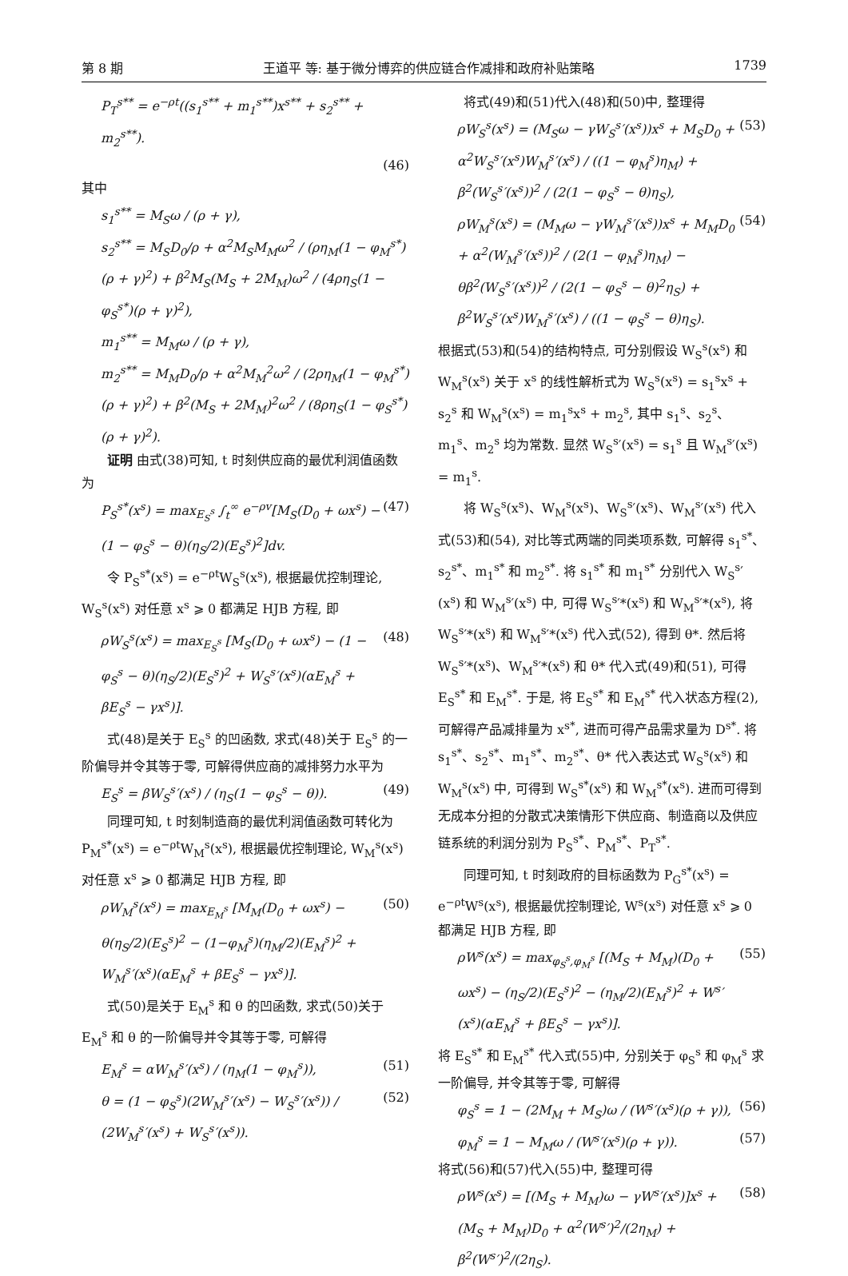第 8 期 王道平 等: 基于微分博弈的供应链合作减排和政府补贴策略 1739
P<sub>T</sub><sup>s**</sup> = e<sup>−ρt</sup>((s<sub>1</sub><sup>s**</sup> + m<sub>1</sub><sup>s**</sup>)x<sup>s**</sup> + s<sub>2</sub><sup>s**</sup> + m<sub>2</sub><sup>s**</sup>).
(46)
其中
s<sub>1</sub><sup>s**</sup> = M<sub>S</sub>ω / (ρ + γ),
s<sub>2</sub><sup>s**</sup> = M<sub>S</sub>D<sub>0</sub>/ρ + α<sup>2</sup>M<sub>S</sub>M<sub>M</sub>ω<sup>2</sup> / (ρη<sub>M</sub>(1 − φ<sub>M</sub><sup>s*</sup>)(ρ + γ)<sup>2</sup>) + β<sup>2</sup>M<sub>S</sub>(M<sub>S</sub> + 2M<sub>M</sub>)ω<sup>2</sup> / (4ρη<sub>S</sub>(1 − φ<sub>S</sub><sup>s*</sup>)(ρ + γ)<sup>2</sup>),
m<sub>1</sub><sup>s**</sup> = M<sub>M</sub>ω / (ρ + γ),
m<sub>2</sub><sup>s**</sup> = M<sub>M</sub>D<sub>0</sub>/ρ + α<sup>2</sup>M<sub>M</sub><sup>2</sup>ω<sup>2</sup> / (2ρη<sub>M</sub>(1 − φ<sub>M</sub><sup>s*</sup>)(ρ + γ)<sup>2</sup>) + β<sup>2</sup>(M<sub>S</sub> + 2M<sub>M</sub>)<sup>2</sup>ω<sup>2</sup> / (8ρη<sub>S</sub>(1 − φ<sub>S</sub><sup>s*</sup>)(ρ + γ)<sup>2</sup>).
证明 由式(38)可知, t 时刻供应商的最优利润值函数为
P<sub>S</sub><sup>s*</sup>(x<sup>s</sup>) = max<sub>E<sub>S</sub><sup>s</sup></sub> ∫<sub>t</sub><sup>∞</sup> e<sup>−ρv</sup>[M<sub>S</sub>(D<sub>0</sub> + ωx<sup>s</sup>) − (1 − φ<sub>S</sub><sup>s</sup> − θ)(η<sub>S</sub>/2)(E<sub>S</sub><sup>s</sup>)<sup>2</sup>]dv. (47)
令 P<sub>S</sub><sup>s*</sup>(x<sup>s</sup>) = e<sup>−ρt</sup>W<sub>S</sub><sup>s</sup>(x<sup>s</sup>), 根据最优控制理论, W<sub>S</sub><sup>s</sup>(x<sup>s</sup>) 对任意 x<sup>s</sup> ⩾ 0 都满足 HJB 方程, 即
ρW<sub>S</sub><sup>s</sup>(x<sup>s</sup>) = max<sub>E<sub>S</sub><sup>s</sup></sub> [M<sub>S</sub>(D<sub>0</sub> + ωx<sup>s</sup>) − (1 − φ<sub>S</sub><sup>s</sup> − θ)(η<sub>S</sub>/2)(E<sub>S</sub><sup>s</sup>)<sup>2</sup> + W<sub>S</sub><sup>s</sup>′(x<sup>s</sup>)(αE<sub>M</sub><sup>s</sup> + βE<sub>S</sub><sup>s</sup> − γx<sup>s</sup>)]. (48)
式(48)是关于 E<sub>S</sub><sup>s</sup> 的凹函数, 求式(48)关于 E<sub>S</sub><sup>s</sup> 的一阶偏导并令其等于零, 可解得供应商的减排努力水平为
E<sub>S</sub><sup>s</sup> = βW<sub>S</sub><sup>s</sup>′(x<sup>s</sup>) / (η<sub>S</sub>(1 − φ<sub>S</sub><sup>s</sup> − θ)). (49)
同理可知, t 时刻制造商的最优利润值函数可转化为 P<sub>M</sub><sup>s*</sup>(x<sup>s</sup>) = e<sup>−ρt</sup>W<sub>M</sub><sup>s</sup>(x<sup>s</sup>), 根据最优控制理论, W<sub>M</sub><sup>s</sup>(x<sup>s</sup>) 对任意 x<sup>s</sup> ⩾ 0 都满足 HJB 方程, 即
ρW<sub>M</sub><sup>s</sup>(x<sup>s</sup>) = max<sub>E<sub>M</sub><sup>s</sup></sub> [M<sub>M</sub>(D<sub>0</sub> + ωx<sup>s</sup>) − θ(η<sub>S</sub>/2)(E<sub>S</sub><sup>s</sup>)<sup>2</sup> − (1−φ<sub>M</sub><sup>s</sup>)(η<sub>M</sub>/2)(E<sub>M</sub><sup>s</sup>)<sup>2</sup> + W<sub>M</sub><sup>s</sup>′(x<sup>s</sup>)(αE<sub>M</sub><sup>s</sup> + βE<sub>S</sub><sup>s</sup> − γx<sup>s</sup>)]. (50)
式(50)是关于 E<sub>M</sub><sup>s</sup> 和 θ 的凹函数, 求式(50)关于 E<sub>M</sub><sup>s</sup> 和 θ 的一阶偏导并令其等于零, 可解得
E<sub>M</sub><sup>s</sup> = αW<sub>M</sub><sup>s</sup>′(x<sup>s</sup>) / (η<sub>M</sub>(1 − φ<sub>M</sub><sup>s</sup>)), (51)
θ = (1 − φ<sub>S</sub><sup>s</sup>)(2W<sub>M</sub><sup>s</sup>′(x<sup>s</sup>) − W<sub>S</sub><sup>s</sup>′(x<sup>s</sup>)) / (2W<sub>M</sub><sup>s</sup>′(x<sup>s</sup>) + W<sub>S</sub><sup>s</sup>′(x<sup>s</sup>)). (52)
将式(49)和(51)代入(48)和(50)中, 整理得
ρW<sub>S</sub><sup>s</sup>(x<sup>s</sup>) = (M<sub>S</sub>ω − γW<sub>S</sub><sup>s</sup>′(x<sup>s</sup>))x<sup>s</sup> + M<sub>S</sub>D<sub>0</sub> + α<sup>2</sup>W<sub>S</sub><sup>s</sup>′(x<sup>s</sup>)W<sub>M</sub><sup>s</sup>′(x<sup>s</sup>) / ((1 − φ<sub>M</sub><sup>s</sup>)η<sub>M</sub>) + β<sup>2</sup>(W<sub>S</sub><sup>s</sup>′(x<sup>s</sup>))<sup>2</sup> / (2(1 − φ<sub>S</sub><sup>s</sup> − θ)η<sub>S</sub>), (53)
ρW<sub>M</sub><sup>s</sup>(x<sup>s</sup>) = (M<sub>M</sub>ω − γW<sub>M</sub><sup>s</sup>′(x<sup>s</sup>))x<sup>s</sup> + M<sub>M</sub>D<sub>0</sub> + α<sup>2</sup>(W<sub>M</sub><sup>s</sup>′(x<sup>s</sup>))<sup>2</sup> / (2(1 − φ<sub>M</sub><sup>s</sup>)η<sub>M</sub>) − θβ<sup>2</sup>(W<sub>S</sub><sup>s</sup>′(x<sup>s</sup>))<sup>2</sup> / (2(1 − φ<sub>S</sub><sup>s</sup> − θ)<sup>2</sup>η<sub>S</sub>) + β<sup>2</sup>W<sub>S</sub><sup>s</sup>′(x<sup>s</sup>)W<sub>M</sub><sup>s</sup>′(x<sup>s</sup>) / ((1 − φ<sub>S</sub><sup>s</sup> − θ)η<sub>S</sub>). (54)
根据式(53)和(54)的结构特点, 可分别假设 W<sub>S</sub><sup>s</sup>(x<sup>s</sup>) 和 W<sub>M</sub><sup>s</sup>(x<sup>s</sup>) 关于 x<sup>s</sup> 的线性解析式为 W<sub>S</sub><sup>s</sup>(x<sup>s</sup>) = s<sub>1</sub><sup>s</sup>x<sup>s</sup> + s<sub>2</sub><sup>s</sup> 和 W<sub>M</sub><sup>s</sup>(x<sup>s</sup>) = m<sub>1</sub><sup>s</sup>x<sup>s</sup> + m<sub>2</sub><sup>s</sup>, 其中 s<sub>1</sub><sup>s</sup>、s<sub>2</sub><sup>s</sup>、m<sub>1</sub><sup>s</sup>、m<sub>2</sub><sup>s</sup> 均为常数. 显然 W<sub>S</sub><sup>s</sup>′(x<sup>s</sup>) = s<sub>1</sub><sup>s</sup> 且 W<sub>M</sub><sup>s</sup>′(x<sup>s</sup>) = m<sub>1</sub><sup>s</sup>.
将 W<sub>S</sub><sup>s</sup>(x<sup>s</sup>)、W<sub>M</sub><sup>s</sup>(x<sup>s</sup>)、W<sub>S</sub><sup>s</sup>′(x<sup>s</sup>)、W<sub>M</sub><sup>s</sup>′(x<sup>s</sup>) 代入式(53)和(54), 对比等式两端的同类项系数, 可解得 s<sub>1</sub><sup>s*</sup>、s<sub>2</sub><sup>s*</sup>、m<sub>1</sub><sup>s*</sup> 和 m<sub>2</sub><sup>s*</sup>. 将 s<sub>1</sub><sup>s*</sup> 和 m<sub>1</sub><sup>s*</sup> 分别代入 W<sub>S</sub><sup>s</sup>′(x<sup>s</sup>) 和 W<sub>M</sub><sup>s</sup>′(x<sup>s</sup>) 中, 可得 W<sub>S</sub><sup>s</sup>′*(x<sup>s</sup>) 和 W<sub>M</sub><sup>s</sup>′*(x<sup>s</sup>), 将 W<sub>S</sub><sup>s</sup>′*(x<sup>s</sup>) 和 W<sub>M</sub><sup>s</sup>′*(x<sup>s</sup>) 代入式(52), 得到 θ*. 然后将 W<sub>S</sub><sup>s</sup>′*(x<sup>s</sup>)、W<sub>M</sub><sup>s</sup>′*(x<sup>s</sup>) 和 θ* 代入式(49)和(51), 可得 E<sub>S</sub><sup>s*</sup> 和 E<sub>M</sub><sup>s*</sup>. 于是, 将 E<sub>S</sub><sup>s*</sup> 和 E<sub>M</sub><sup>s*</sup> 代入状态方程(2), 可解得产品减排量为 x<sup>s*</sup>, 进而可得产品需求量为 D<sup>s*</sup>. 将 s<sub>1</sub><sup>s*</sup>、s<sub>2</sub><sup>s*</sup>、m<sub>1</sub><sup>s*</sup>、m<sub>2</sub><sup>s*</sup>、θ* 代入表达式 W<sub>S</sub><sup>s</sup>(x<sup>s</sup>) 和 W<sub>M</sub><sup>s</sup>(x<sup>s</sup>) 中, 可得到 W<sub>S</sub><sup>s*</sup>(x<sup>s</sup>) 和 W<sub>M</sub><sup>s*</sup>(x<sup>s</sup>). 进而可得到无成本分担的分散式决策情形下供应商、制造商以及供应链系统的利润分别为 P<sub>S</sub><sup>s*</sup>、P<sub>M</sub><sup>s*</sup>、P<sub>T</sub><sup>s*</sup>.
同理可知, t 时刻政府的目标函数为 P<sub>G</sub><sup>s*</sup>(x<sup>s</sup>) = e<sup>−ρt</sup>W<sup>s</sup>(x<sup>s</sup>), 根据最优控制理论, W<sup>s</sup>(x<sup>s</sup>) 对任意 x<sup>s</sup> ⩾ 0 都满足 HJB 方程, 即
ρW<sup>s</sup>(x<sup>s</sup>) = max<sub>φ<sub>S</sub><sup>s</sup>,φ<sub>M</sub><sup>s</sup></sub> [(M<sub>S</sub> + M<sub>M</sub>)(D<sub>0</sub> + ωx<sup>s</sup>) − (η<sub>S</sub>/2)(E<sub>S</sub><sup>s</sup>)<sup>2</sup> − (η<sub>M</sub>/2)(E<sub>M</sub><sup>s</sup>)<sup>2</sup> + W<sup>s</sup>′(x<sup>s</sup>)(αE<sub>M</sub><sup>s</sup> + βE<sub>S</sub><sup>s</sup> − γx<sup>s</sup>)]. (55)
将 E<sub>S</sub><sup>s*</sup> 和 E<sub>M</sub><sup>s*</sup> 代入式(55)中, 分别关于 φ<sub>S</sub><sup>s</sup> 和 φ<sub>M</sub><sup>s</sup> 求一阶偏导, 并令其等于零, 可解得
φ<sub>S</sub><sup>s</sup> = 1 − (2M<sub>M</sub> + M<sub>S</sub>)ω / (W<sup>s</sup>′(x<sup>s</sup>)(ρ + γ)), (56)
φ<sub>M</sub><sup>s</sup> = 1 − M<sub>M</sub>ω / (W<sup>s</sup>′(x<sup>s</sup>)(ρ + γ)). (57)
将式(56)和(57)代入(55)中, 整理可得
ρW<sup>s</sup>(x<sup>s</sup>) = [(M<sub>S</sub> + M<sub>M</sub>)ω − γW<sup>s</sup>′(x<sup>s</sup>)]x<sup>s</sup> + (M<sub>S</sub> + M<sub>M</sub>)D<sub>0</sub> + α<sup>2</sup>(W<sup>s</sup>′)<sup>2</sup>/(2η<sub>M</sub>) + β<sup>2</sup>(W<sup>s</sup>′)<sup>2</sup>/(2η<sub>S</sub>). (58)